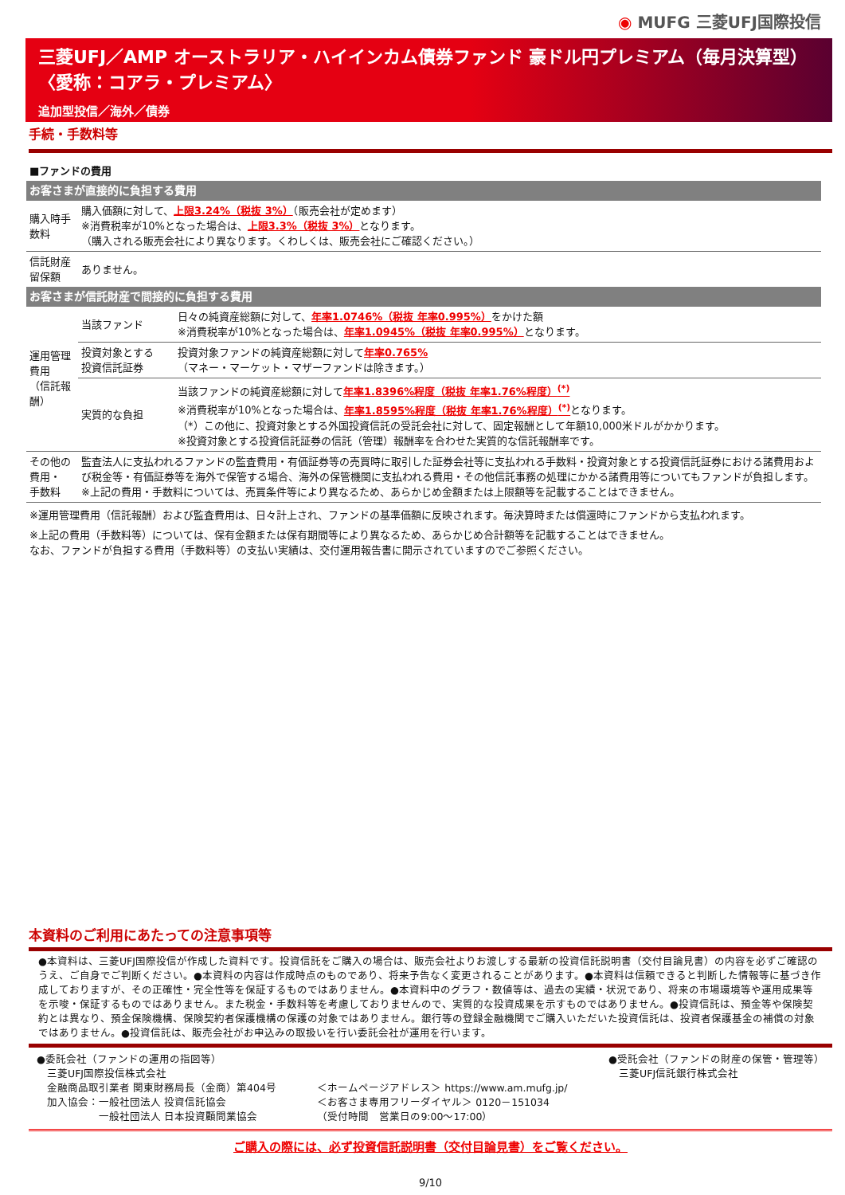◉ MUFG 三菱UFJ国際投信
三菱UFJ／AMP オーストラリア・ハイインカム債券ファンド 豪ドル円プレミアム（毎月決算型）
〈愛称：コアラ・プレミアム〉
追加型投信／海外／債券
手続・手数料等
■ファンドの費用
| お客さまが直接的に負担する費用 | | |
| 購入時手数料 | 購入価額に対して、 上限3.24%（税抜 3%） （販売会社が定めます） ※消費税率が10%となった場合は、 上限3.3%（税抜 3%） となります。 （購入される販売会社により異なります。くわしくは、販売会社にご確認ください。） | |
| 信託財産留保額 | ありません。 | |
| お客さまが信託財産で間接的に負担する費用 | | |
| 運用管理費用 （信託報酬） | 当該ファンド | 日々の純資産総額に対して、 年率1.0746%（税抜 年率0.995%） をかけた額 ※消費税率が10%となった場合は、 年率1.0945%（税抜 年率0.995%） となります。 |
| | 投資対象とする 投資信託証券 | 投資対象ファンドの純資産総額に対して 年率0.765% （マネー・マーケット・マザーファンドは除きます。） |
| | 実質的な負担 | 当該ファンドの純資産総額に対して 年率1.8396%程度（税抜 年率1.76%程度）<sup>(*)</sup> ※消費税率が10%となった場合は、 年率1.8595%程度（税抜 年率1.76%程度）<sup>(*)</sup> となります。 （*）この他に、投資対象とする外国投資信託の受託会社に対して、固定報酬として年額10,000米ドルがかかります。 ※投資対象とする投資信託証券の信託（管理）報酬率を合わせた実質的な信託報酬率です。 |
| その他の費用・ 手数料 | 監査法人に支払われるファンドの監査費用・有価証券等の売買時に取引した証券会社等に支払われる手数料・投資対象とする投資信託証券における諸費用および税金等・有価証券等を海外で保管する場合、海外の保管機関に支払われる費用・その他信託事務の処理にかかる諸費用等についてもファンドが負担します。 ※上記の費用・手数料については、売買条件等により異なるため、あらかじめ金額または上限額等を記載することはできません。 | |
※運用管理費用（信託報酬）および監査費用は、日々計上され、ファンドの基準価額に反映されます。毎決算時または償還時にファンドから支払われます。
※上記の費用（手数料等）については、保有金額または保有期間等により異なるため、あらかじめ合計額等を記載することはできません。
なお、ファンドが負担する費用（手数料等）の支払い実績は、交付運用報告書に開示されていますのでご参照ください。
本資料のご利用にあたっての注意事項等
●本資料は、三菱UFJ国際投信が作成した資料です。投資信託をご購入の場合は、販売会社よりお渡しする最新の投資信託説明書（交付目論見書）の内容を必ずご確認のうえ、ご自身でご判断ください。●本資料の内容は作成時点のものであり、将来予告なく変更されることがあります。●本資料は信頼できると判断した情報等に基づき作成しておりますが、その正確性・完全性等を保証するものではありません。●本資料中のグラフ・数値等は、過去の実績・状況であり、将来の市場環境等や運用成果等を示唆・保証するものではありません。また税金・手数料等を考慮しておりませんので、実質的な投資成果を示すものではありません。●投資信託は、預金等や保険契約とは異なり、預金保険機構、保険契約者保護機構の保護の対象ではありません。銀行等の登録金融機関でご購入いただいた投資信託は、投資者保護基金の補償の対象ではありません。●投資信託は、販売会社がお申込みの取扱いを行い委託会社が運用を行います。
●委託会社（ファンドの運用の指図等）
　三菱UFJ国際投信株式会社
　金融商品取引業者 関東財務局長（金商）第404号
　加入協会：一般社団法人 投資信託協会
　　　　　　一般社団法人 日本投資顧問業協会
＜ホームページアドレス＞ https://www.am.mufg.jp/
＜お客さま専用フリーダイヤル＞ 0120－151034
（受付時間　営業日の9:00～17:00）
●受託会社（ファンドの財産の保管・管理等）
　三菱UFJ信託銀行株式会社
ご購入の際には、必ず投資信託説明書（交付目論見書）をご覧ください。
9/10